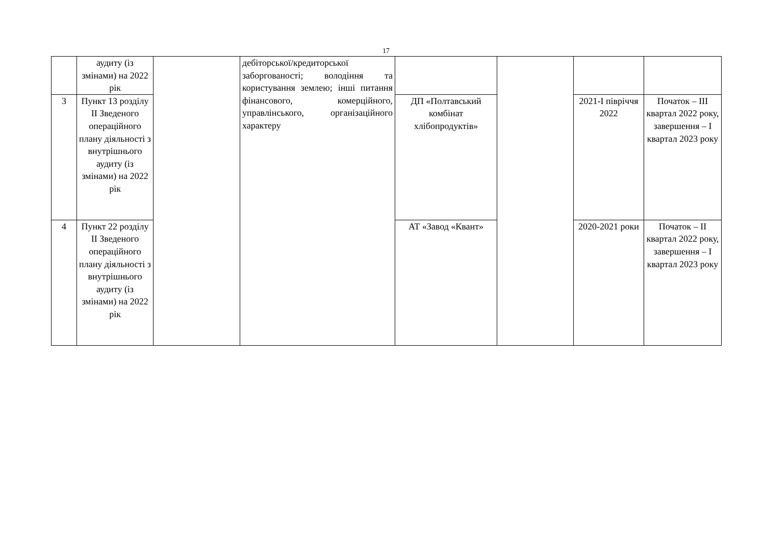17
| | аудиту (із змінами) на 2022 рік | | дебіторської/кредиторської заборгованості; володіння та користування землею; інші питання фінансового, комерційного, управлінського, організаційного характеру | | | | |
| 3 | Пункт 13 розділу II Зведеного операційного плану діяльності з внутрішнього аудиту (із змінами) на 2022 рік | | | ДП «Полтавський комбінат хлібопродуктів» | | 2021-І півріччя 2022 | Початок – ІІІ квартал 2022 року, завершення – І квартал 2023 року |
| 4 | Пункт 22 розділу II Зведеного операційного плану діяльності з внутрішнього аудиту (із змінами) на 2022 рік | | | АТ «Завод «Квант» | | 2020-2021 роки | Початок – ІІ квартал 2022 року, завершення – І квартал 2023 року |